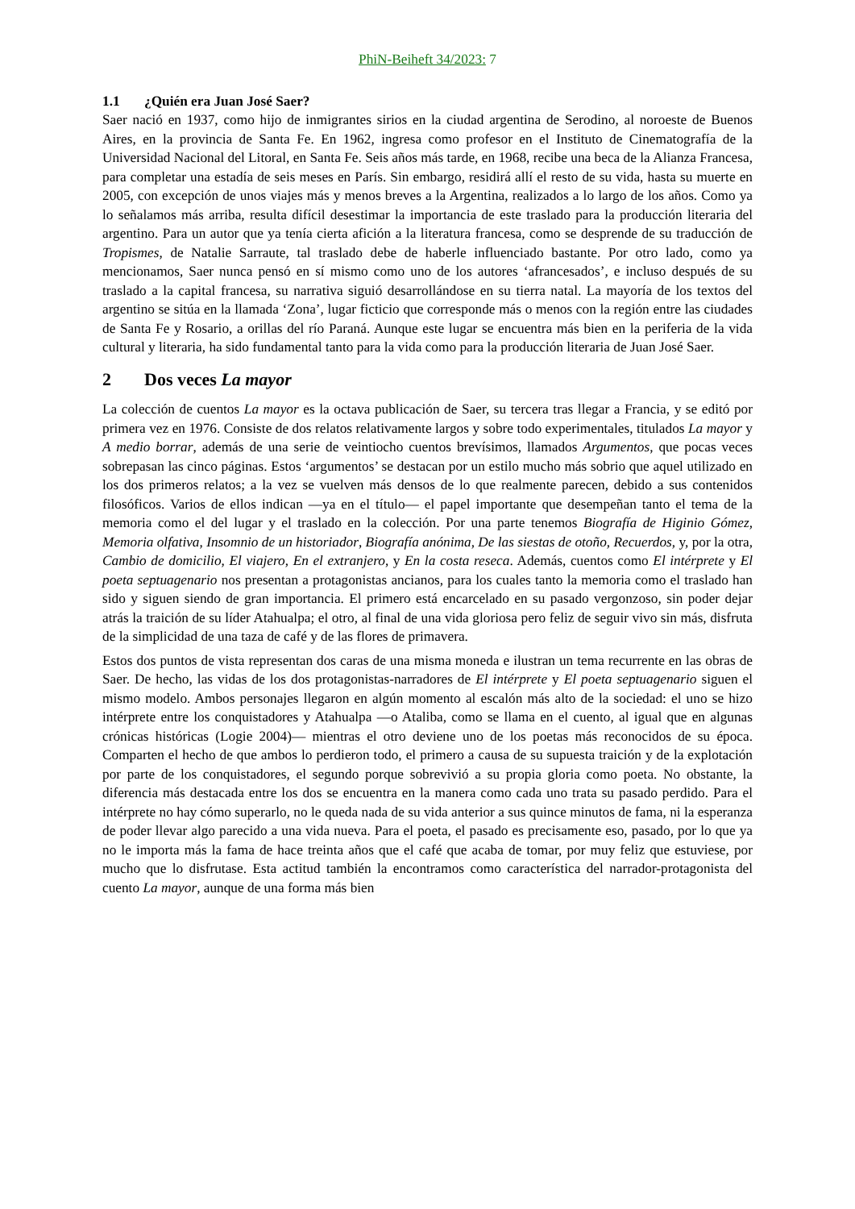PhiN-Beiheft 34/2023: 7
1.1 ¿Quién era Juan José Saer?
Saer nació en 1937, como hijo de inmigrantes sirios en la ciudad argentina de Serodino, al noroeste de Buenos Aires, en la provincia de Santa Fe. En 1962, ingresa como profesor en el Instituto de Cinematografía de la Universidad Nacional del Litoral, en Santa Fe. Seis años más tarde, en 1968, recibe una beca de la Alianza Francesa, para completar una estadía de seis meses en París. Sin embargo, residirá allí el resto de su vida, hasta su muerte en 2005, con excepción de unos viajes más y menos breves a la Argentina, realizados a lo largo de los años. Como ya lo señalamos más arriba, resulta difícil desestimar la importancia de este traslado para la producción literaria del argentino. Para un autor que ya tenía cierta afición a la literatura francesa, como se desprende de su traducción de Tropismes, de Natalie Sarraute, tal traslado debe de haberle influenciado bastante. Por otro lado, como ya mencionamos, Saer nunca pensó en sí mismo como uno de los autores ‘afrancesados’, e incluso después de su traslado a la capital francesa, su narrativa siguió desarrollándose en su tierra natal. La mayoría de los textos del argentino se sitúa en la llamada ‘Zona’, lugar ficticio que corresponde más o menos con la región entre las ciudades de Santa Fe y Rosario, a orillas del río Paraná. Aunque este lugar se encuentra más bien en la periferia de la vida cultural y literaria, ha sido fundamental tanto para la vida como para la producción literaria de Juan José Saer.
2 Dos veces La mayor
La colección de cuentos La mayor es la octava publicación de Saer, su tercera tras llegar a Francia, y se editó por primera vez en 1976. Consiste de dos relatos relativamente largos y sobre todo experimentales, titulados La mayor y A medio borrar, además de una serie de veintiocho cuentos brevísimos, llamados Argumentos, que pocas veces sobrepasan las cinco páginas. Estos ‘argumentos’ se destacan por un estilo mucho más sobrio que aquel utilizado en los dos primeros relatos; a la vez se vuelven más densos de lo que realmente parecen, debido a sus contenidos filosóficos. Varios de ellos indican —ya en el título— el papel importante que desempeñan tanto el tema de la memoria como el del lugar y el traslado en la colección. Por una parte tenemos Biografía de Higinio Gómez, Memoria olfativa, Insomnio de un historiador, Biografía anónima, De las siestas de otoño, Recuerdos, y, por la otra, Cambio de domicilio, El viajero, En el extranjero, y En la costa reseca. Además, cuentos como El intérprete y El poeta septuagenario nos presentan a protagonistas ancianos, para los cuales tanto la memoria como el traslado han sido y siguen siendo de gran importancia. El primero está encarcelado en su pasado vergonzoso, sin poder dejar atrás la traición de su líder Atahualpa; el otro, al final de una vida gloriosa pero feliz de seguir vivo sin más, disfruta de la simplicidad de una taza de café y de las flores de primavera.
Estos dos puntos de vista representan dos caras de una misma moneda e ilustran un tema recurrente en las obras de Saer. De hecho, las vidas de los dos protagonistas-narradores de El intérprete y El poeta septuagenario siguen el mismo modelo. Ambos personajes llegaron en algún momento al escalón más alto de la sociedad: el uno se hizo intérprete entre los conquistadores y Atahualpa —o Ataliba, como se llama en el cuento, al igual que en algunas crónicas históricas (Logie 2004)— mientras el otro deviene uno de los poetas más reconocidos de su época. Comparten el hecho de que ambos lo perdieron todo, el primero a causa de su supuesta traición y de la explotación por parte de los conquistadores, el segundo porque sobrevivió a su propia gloria como poeta. No obstante, la diferencia más destacada entre los dos se encuentra en la manera como cada uno trata su pasado perdido. Para el intérprete no hay cómo superarlo, no le queda nada de su vida anterior a sus quince minutos de fama, ni la esperanza de poder llevar algo parecido a una vida nueva. Para el poeta, el pasado es precisamente eso, pasado, por lo que ya no le importa más la fama de hace treinta años que el café que acaba de tomar, por muy feliz que estuviese, por mucho que lo disfrutase. Esta actitud también la encontramos como característica del narrador-protagonista del cuento La mayor, aunque de una forma más bien